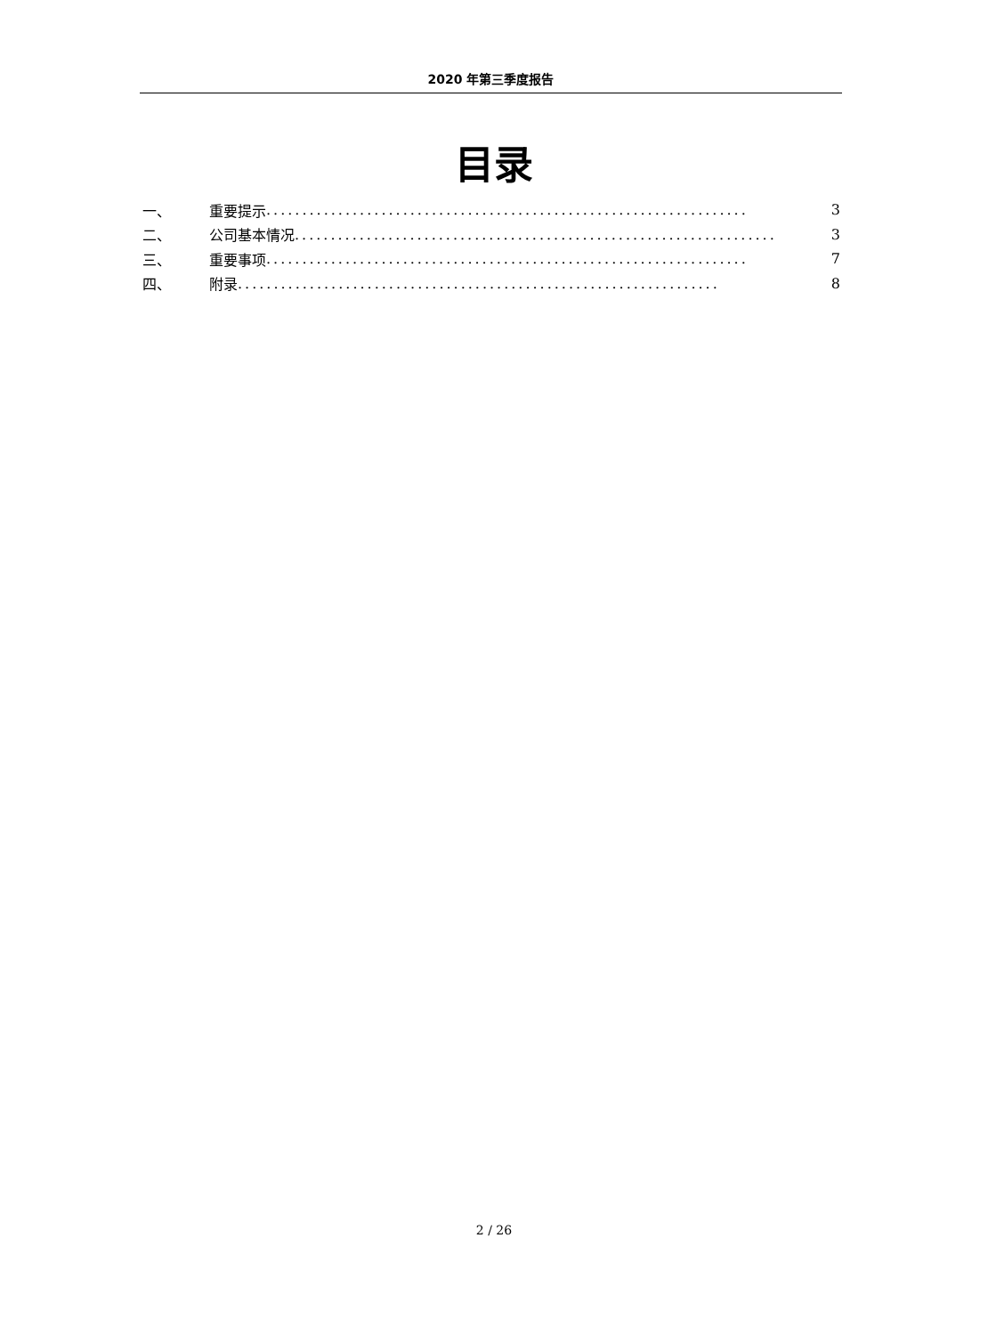2020 年第三季度报告
目录
一、 重要提示................................................................... 3
二、 公司基本情况................................................................... 3
三、 重要事项................................................................... 7
四、 附录................................................................... 8
2 / 26